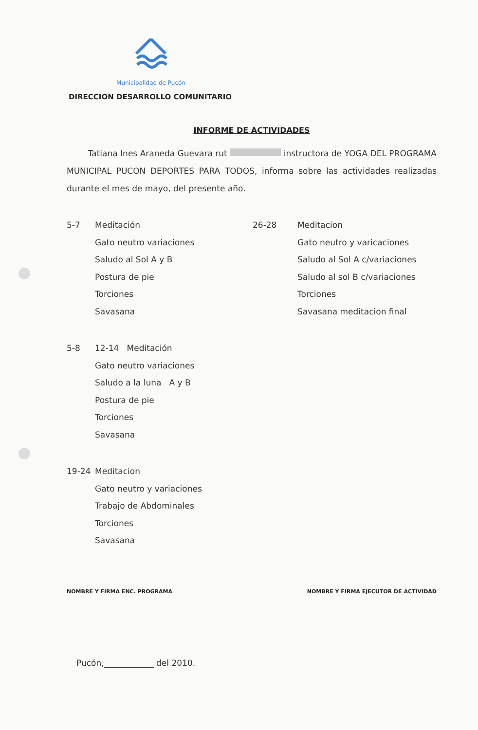Municipalidad de Pucón
DIRECCION DESARROLLO COMUNITARIO
INFORME DE ACTIVIDADES
Tatiana Ines Araneda Guevara rut instructora de YOGA DEL PROGRAMA MUNICIPAL PUCON DEPORTES PARA TODOS, informa sobre las actividades realizadas durante el mes de mayo, del presente año.
5-7 Meditación
Gato neutro variaciones
Saludo al Sol A y B
Postura de pie
Torciones
Savasana
5-8 12-14 Meditación
Gato neutro variaciones
Saludo a la luna A y B
Postura de pie
Torciones
Savasana
19-24 Meditacion
Gato neutro y variaciones
Trabajo de Abdominales
Torciones
Savasana
26-28 Meditacion
Gato neutro y varicaciones
Saludo al Sol A c/variaciones
Saludo al sol B c/variaciones
Torciones
Savasana meditacion final
NOMBRE Y FIRMA ENC. PROGRAMA NOMBRE Y FIRMA EJECUTOR DE ACTIVIDAD
Pucón,____________ del 2010.